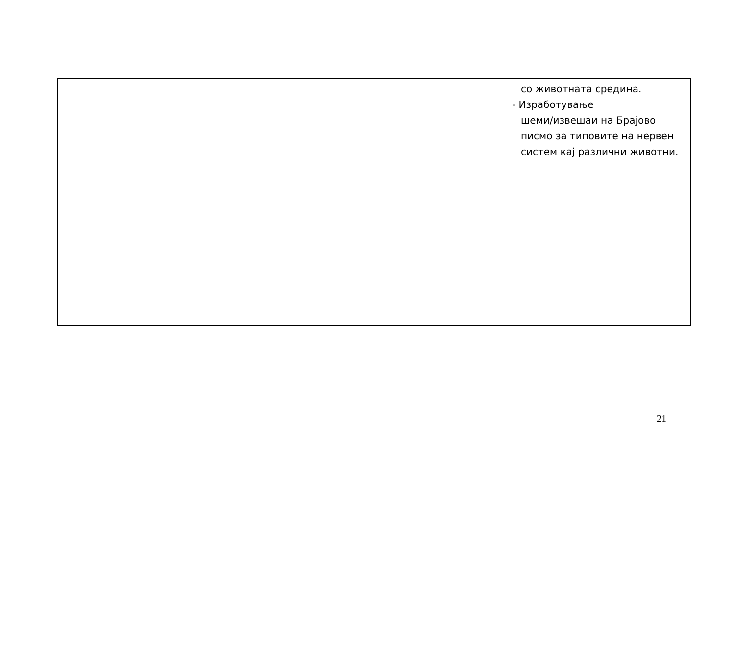| | | | со животната средина. - Изработување шеми/извешаи на Брајово писмо за типовите на нервен систем кај различни животни. |
21